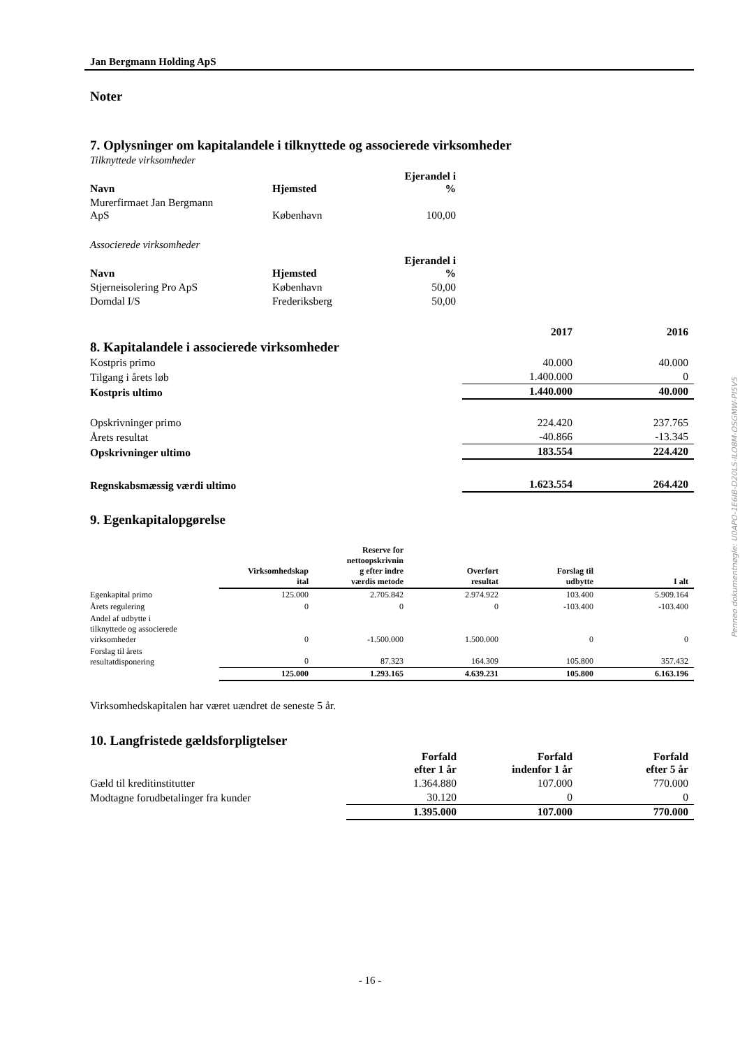Jan Bergmann Holding ApS
Noter
7. Oplysninger om kapitalandele i tilknyttede og associerede virksomheder
Tilknyttede virksomheder
| Navn | Hjemsted | Ejerandel i % |
| --- | --- | --- |
| Murerfirmaet Jan Bergmann ApS | København | 100,00 |
Associerede virksomheder
| Navn | Hjemsted | Ejerandel i % |
| --- | --- | --- |
| Stjerneisolering Pro ApS | København | 50,00 |
| Domdal I/S | Frederiksberg | 50,00 |
| | 2017 | 2016 |
| --- | --- | --- |
| 8. Kapitalandele i associerede virksomheder | | |
| Kostpris primo | 40.000 | 40.000 |
| Tilgang i årets løb | 1.400.000 | 0 |
| Kostpris ultimo | 1.440.000 | 40.000 |
| Opskrivninger primo | 224.420 | 237.765 |
| Årets resultat | -40.866 | -13.345 |
| Opskrivninger ultimo | 183.554 | 224.420 |
| Regnskabsmæssig værdi ultimo | 1.623.554 | 264.420 |
9. Egenkapitalopgørelse
| | Virksomhedskap ital | Reserve for nettoopskrivnin g efter indre værdis metode | Overført resultat | Forslag til udbytte | I alt |
| Egenkapital primo | 125.000 | 2.705.842 | 2.974.922 | 103.400 | 5.909.164 |
| Årets regulering | 0 | 0 | 0 | -103.400 | -103.400 |
| Andel af udbytte i tilknyttede og associerede virksomheder | 0 | -1.500.000 | 1.500.000 | 0 | 0 |
| Forslag til årets resultatdisponering | 0 | 87.323 | 164.309 | 105.800 | 357.432 |
| | 125.000 | 1.293.165 | 4.639.231 | 105.800 | 6.163.196 |
Virksomhedskapitalen har været uændret de seneste 5 år.
10. Langfristede gældsforpligtelser
| | Forfald efter 1 år | Forfald indenfor 1 år | Forfald efter 5 år |
| --- | --- | --- | --- |
| Gæld til kreditinstitutter | 1.364.880 | 107.000 | 770.000 |
| Modtagne forudbetalinger fra kunder | 30.120 | 0 | 0 |
| | 1.395.000 | 107.000 | 770.000 |
- 16 -
Penneo dokumentnøgle: U0APO-1E6IB-D20LS-ILO8M-OSGMW-PI5V5